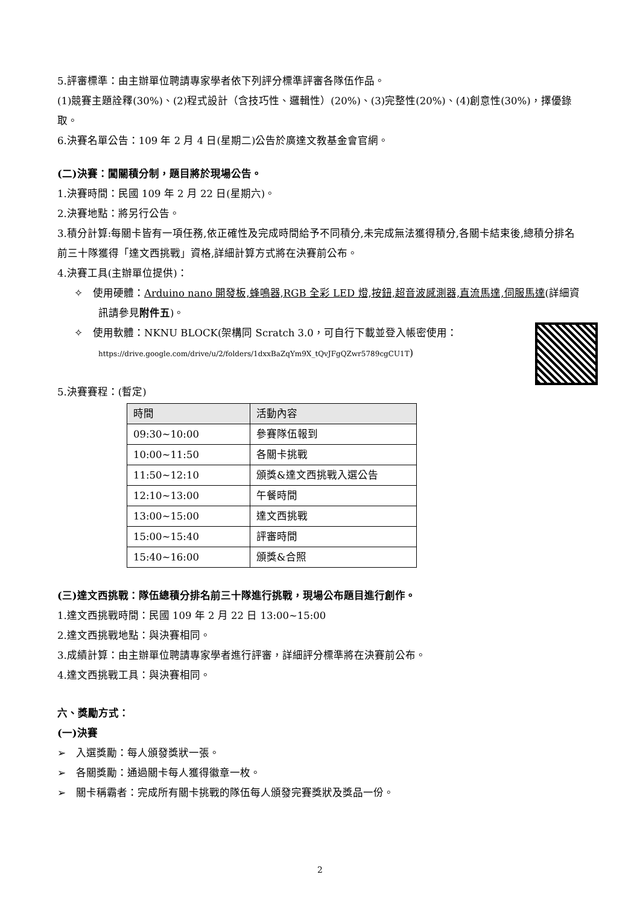5.評審標準：由主辦單位聘請專家學者依下列評分標準評審各隊伍作品。
(1)競賽主題詮釋(30%)、(2)程式設計（含技巧性、邏輯性）(20%)、(3)完整性(20%)、(4)創意性(30%)，擇優錄取。
6.決賽名單公告：109 年 2 月 4 日(星期二)公告於廣達文教基金會官網。
(二)決賽：闖關積分制，題目將於現場公告。
1.決賽時間：民國 109 年 2 月 22 日(星期六)。
2.決賽地點：將另行公告。
3.積分計算:每關卡皆有一項任務,依正確性及完成時間給予不同積分,未完成無法獲得積分,各關卡結束後,總積分排名前三十隊獲得「達文西挑戰」資格,詳細計算方式將在決賽前公布。
4.決賽工具(主辦單位提供)：
✧　使用硬體：Arduino nano 開發板,蜂鳴器,RGB 全彩 LED 燈,按鈕,超音波感測器,直流馬達,伺服馬達(詳細資訊請參見附件五)。
✧　使用軟體：NKNU BLOCK(架構同 Scratch 3.0，可自行下載並登入帳密使用：
https://drive.google.com/drive/u/2/folders/1dxxBaZqYm9X_tQvJFgQZwr5789cgCU1T)
5.決賽賽程：(暫定)
| 時間 | 活動內容 |
| 09:30~10:00 | 參賽隊伍報到 |
| 10:00~11:50 | 各關卡挑戰 |
| 11:50~12:10 | 頒獎&達文西挑戰入選公告 |
| 12:10~13:00 | 午餐時間 |
| 13:00~15:00 | 達文西挑戰 |
| 15:00~15:40 | 評審時間 |
| 15:40~16:00 | 頒獎&合照 |
(三)達文西挑戰：隊伍總積分排名前三十隊進行挑戰，現場公布題目進行創作。
1.達文西挑戰時間：民國 109 年 2 月 22 日 13:00~15:00
2.達文西挑戰地點：與決賽相同。
3.成績計算：由主辦單位聘請專家學者進行評審，詳細評分標準將在決賽前公布。
4.達文西挑戰工具：與決賽相同。
六、獎勵方式：
(一)決賽
➢　入選獎勵：每人頒發獎狀一張。
➢　各關獎勵：通過關卡每人獲得徽章一枚。
➢　關卡稱霸者：完成所有關卡挑戰的隊伍每人頒發完賽獎狀及獎品一份。
2